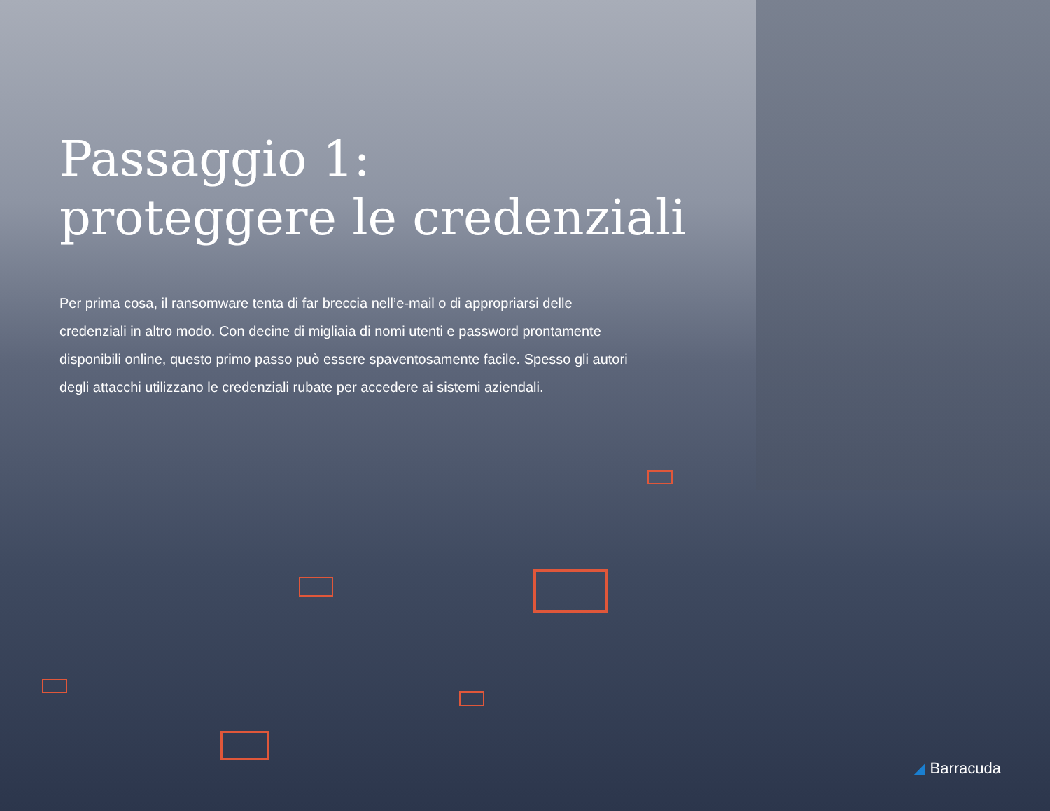Passaggio 1:
proteggere le credenziali
Per prima cosa, il ransomware tenta di far breccia nell’e-mail o di appropriarsi delle credenziali in altro modo. Con decine di migliaia di nomi utenti e password prontamente disponibili online, questo primo passo può essere spaventosamente facile. Spesso gli autori degli attacchi utilizzano le credenziali rubate per accedere ai sistemi aziendali.
◢ Barracuda